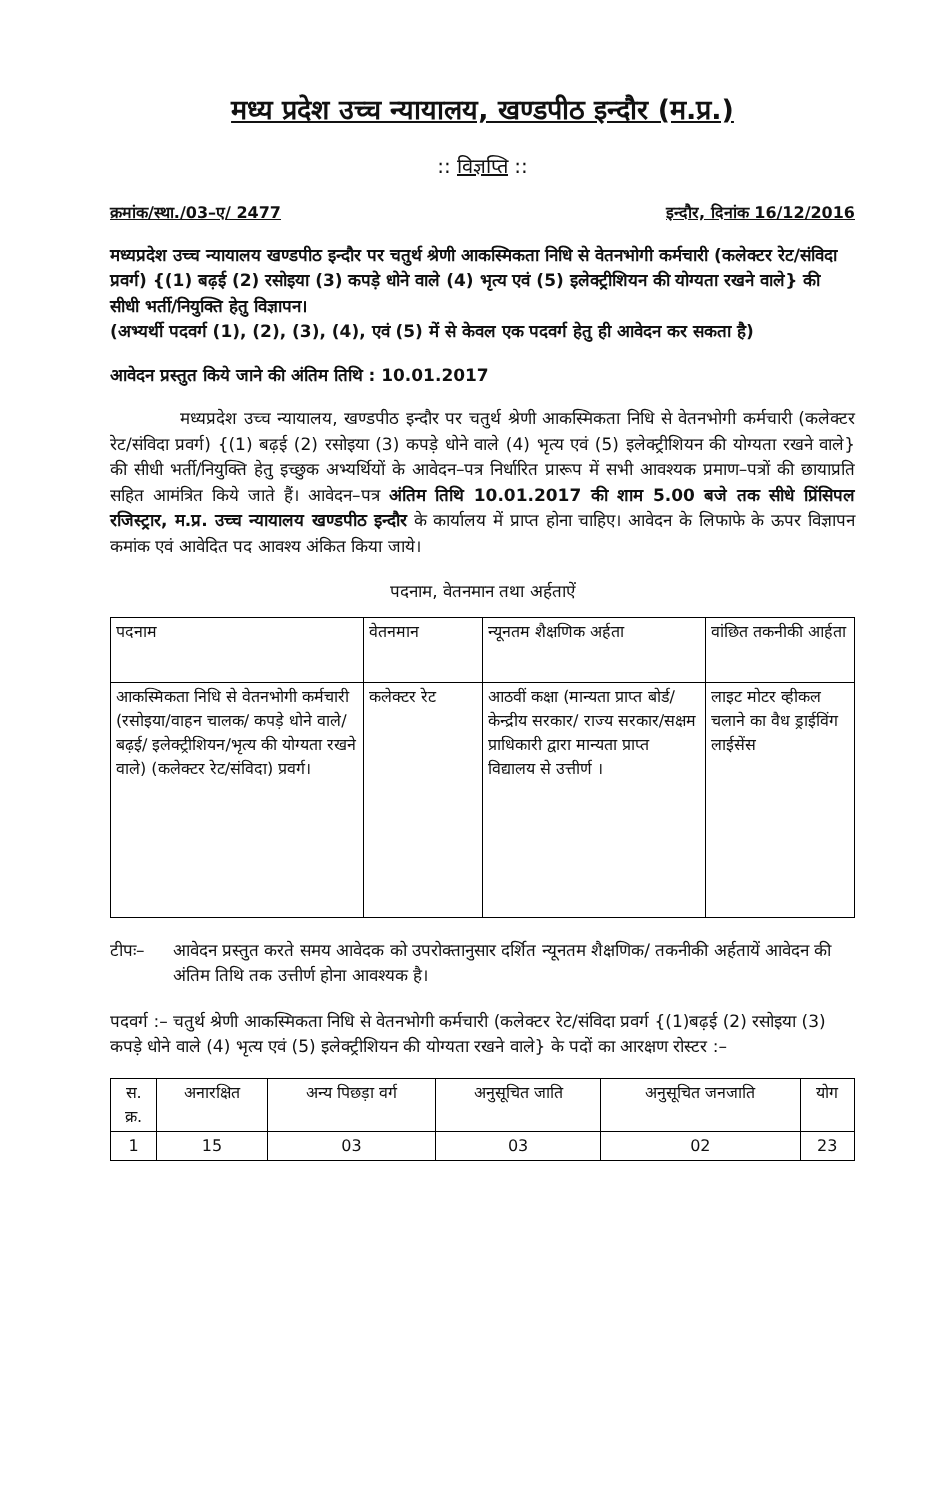मध्य प्रदेश उच्च न्यायालय, खण्डपीठ इन्दौर (म.प्र.)
:: विज्ञप्ति ::
क्रमांक/स्था./03–ए/ 2477 इन्दौर, दिनांक 16/12/2016
मध्यप्रदेश उच्च न्यायालय खण्डपीठ इन्दौर पर चतुर्थ श्रेणी आकस्मिकता निधि से वेतनभोगी कर्मचारी (कलेक्टर रेट/संविदा प्रवर्ग) {(1) बढ़ई (2) रसोइया (3) कपड़े धोने वाले (4) भृत्य एवं (5) इलेक्ट्रीशियन की योग्यता रखने वाले} की सीधी भर्ती/नियुक्ति हेतु विज्ञापन।
(अभ्यर्थी पदवर्ग (1), (2), (3), (4), एवं (5) में से केवल एक पदवर्ग हेतु ही आवेदन कर सकता है)
आवेदन प्रस्तुत किये जाने की अंतिम तिथि : 10.01.2017
मध्यप्रदेश उच्च न्यायालय, खण्डपीठ इन्दौर पर चतुर्थ श्रेणी आकस्मिकता निधि से वेतनभोगी कर्मचारी (कलेक्टर रेट/संविदा प्रवर्ग) {(1) बढ़ई (2) रसोइया (3) कपड़े धोने वाले (4) भृत्य एवं (5) इलेक्ट्रीशियन की योग्यता रखने वाले} की सीधी भर्ती/नियुक्ति हेतु इच्छुक अभ्यर्थियों के आवेदन–पत्र निर्धारित प्रारूप में सभी आवश्यक प्रमाण–पत्रों की छायाप्रति सहित आमंत्रित किये जाते हैं। आवेदन–पत्र अंतिम तिथि 10.01.2017 की शाम 5.00 बजे तक सीधे प्रिंसिपल रजिस्ट्रार, म.प्र. उच्च न्यायालय खण्डपीठ इन्दौर के कार्यालय में प्राप्त होना चाहिए। आवेदन के लिफाफे के ऊपर विज्ञापन कमांक एवं आवेदित पद आवश्य अंकित किया जाये।
पदनाम, वेतनमान तथा अर्हताऐं
| पदनाम | वेतनमान | न्यूनतम शैक्षणिक अर्हता | वांछित तकनीकी आर्हता |
| --- | --- | --- | --- |
| आकस्मिकता निधि से वेतनभोगी कर्मचारी (रसोइया/वाहन चालक/ कपड़े धोने वाले/बढ़ई/ इलेक्ट्रीशियन/भृत्य की योग्यता रखने वाले) (कलेक्टर रेट/संविदा) प्रवर्ग। | कलेक्टर रेट | आठवीं कक्षा (मान्यता प्राप्त बोर्ड/केन्द्रीय सरकार/ राज्य सरकार/सक्षम प्राधिकारी द्वारा मान्यता प्राप्त विद्यालय से उत्तीर्ण । | लाइट मोटर व्हीकल चलाने का वैध ड्राईविंग लाईसेंस |
टीपः– आवेदन प्रस्तुत करते समय आवेदक को उपरोक्तानुसार दर्शित न्यूनतम शैक्षणिक/ तकनीकी अर्हतायें आवेदन की अंतिम तिथि तक उत्तीर्ण होना आवश्यक है।
पदवर्ग :– चतुर्थ श्रेणी आकस्मिकता निधि से वेतनभोगी कर्मचारी (कलेक्टर रेट/संविदा प्रवर्ग {(1)बढ़ई (2) रसोइया (3) कपड़े धोने वाले (4) भृत्य एवं (5) इलेक्ट्रीशियन की योग्यता रखने वाले} के पदों का आरक्षण रोस्टर :–
| स. क्र. | अनारक्षित | अन्य पिछड़ा वर्ग | अनुसूचित जाति | अनुसूचित जनजाति | योग |
| --- | --- | --- | --- | --- | --- |
| 1 | 15 | 03 | 03 | 02 | 23 |